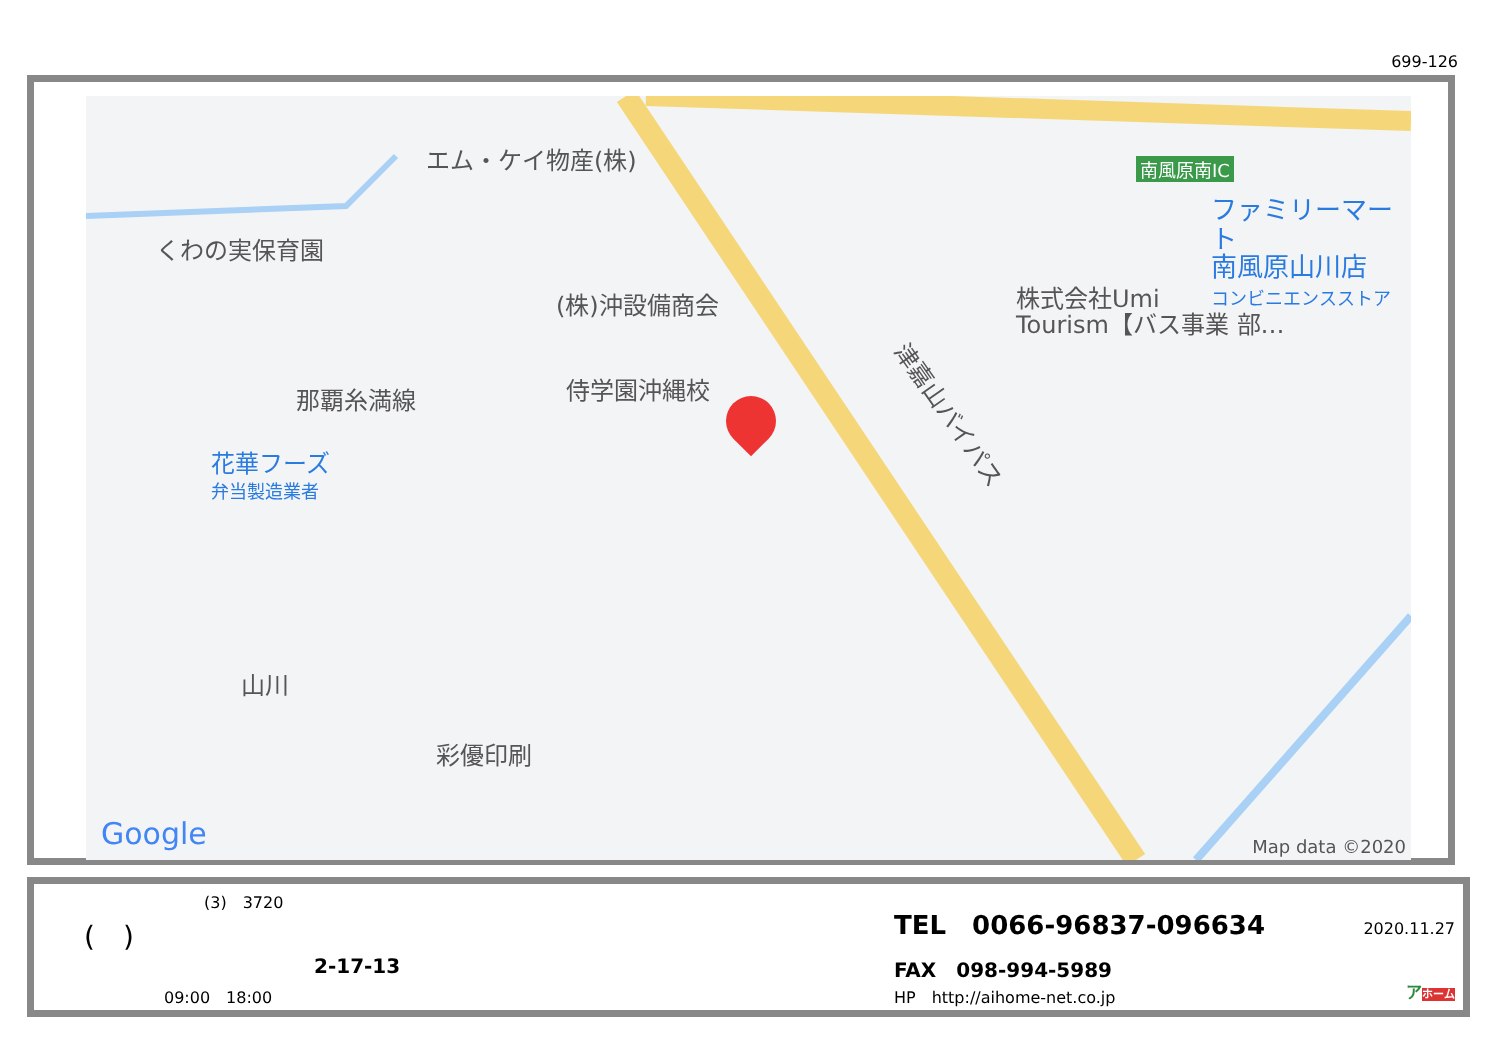699-126
エム・ケイ物産(株)
くわの実保育園
南風原南IC
ファミリーマート
南風原山川店
コンビニエンスストア
(株)沖設備商会
株式会社Umi
Tourism【バス事業 部…
侍学園沖縄校
那覇糸満線
津嘉山バイパス
花華フーズ
弁当製造業者
山川
彩優印刷
Google Map data ©2020
(3)　3720
(　)
2-17-13
09:00　18:00
TEL　0066-96837-096634
FAX　098-994-5989
HP　http://aihome-net.co.jp
2020.11.27
アホーム